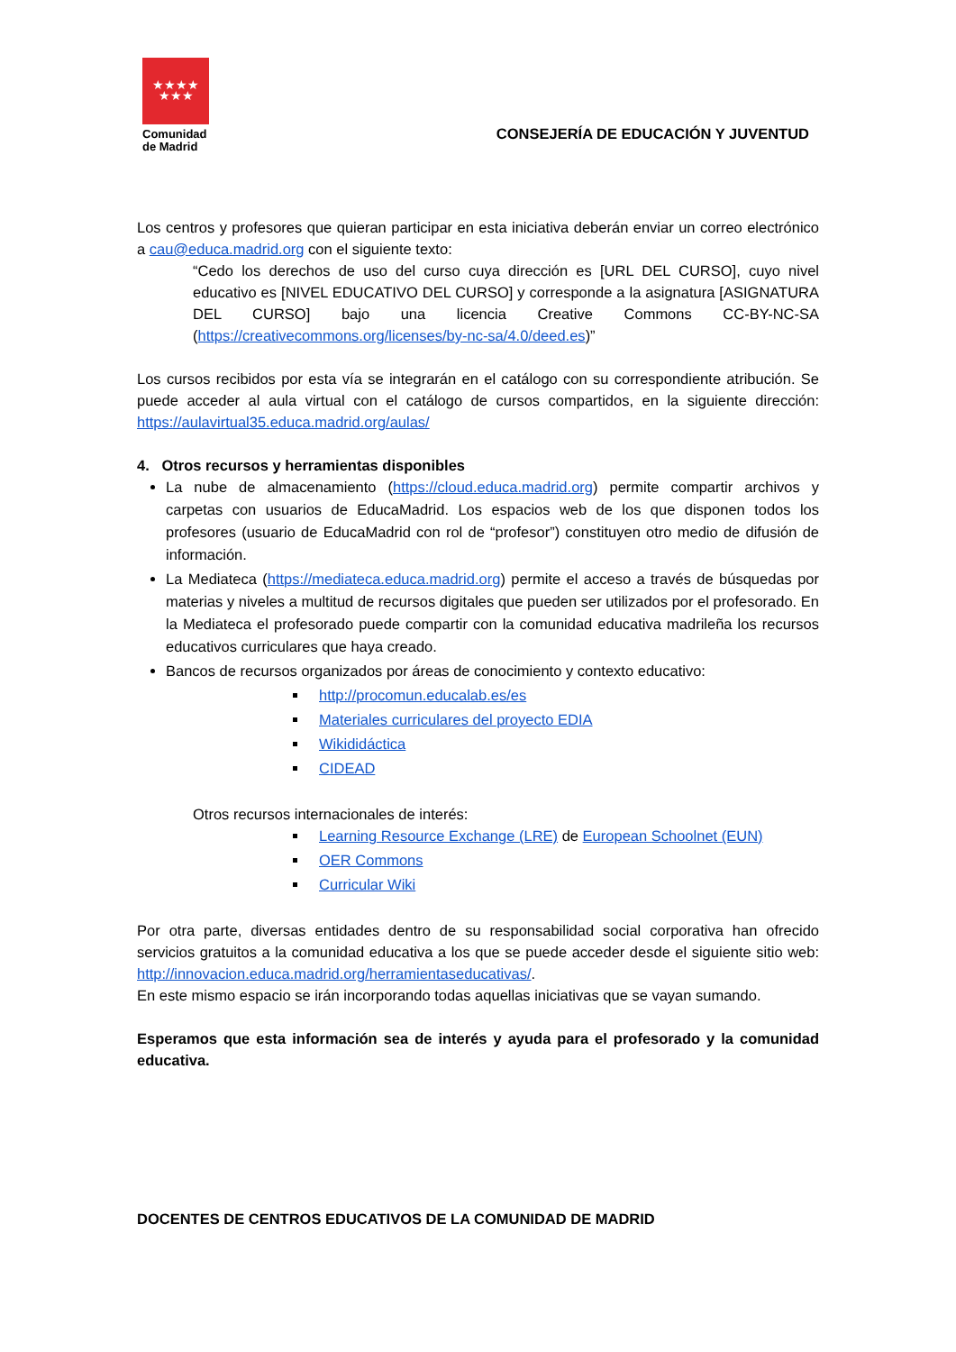★★★★
★★★
Comunidad
de Madrid
CONSEJERÍA DE EDUCACIÓN Y JUVENTUD
Los centros y profesores que quieran participar en esta iniciativa deberán enviar un correo electrónico a cau@educa.madrid.org con el siguiente texto:
“Cedo los derechos de uso del curso cuya dirección es [URL DEL CURSO], cuyo nivel educativo es [NIVEL EDUCATIVO DEL CURSO] y corresponde a la asignatura [ASIGNATURA DEL CURSO] bajo una licencia Creative Commons CC-BY-NC-SA (https://creativecommons.org/licenses/by-nc-sa/4.0/deed.es)”
Los cursos recibidos por esta vía se integrarán en el catálogo con su correspondiente atribución. Se puede acceder al aula virtual con el catálogo de cursos compartidos, en la siguiente dirección: https://aulavirtual35.educa.madrid.org/aulas/
4. Otros recursos y herramientas disponibles
La nube de almacenamiento (https://cloud.educa.madrid.org) permite compartir archivos y carpetas con usuarios de EducaMadrid. Los espacios web de los que disponen todos los profesores (usuario de EducaMadrid con rol de “profesor”) constituyen otro medio de difusión de información.
La Mediateca (https://mediateca.educa.madrid.org) permite el acceso a través de búsquedas por materias y niveles a multitud de recursos digitales que pueden ser utilizados por el profesorado. En la Mediateca el profesorado puede compartir con la comunidad educativa madrileña los recursos educativos curriculares que haya creado.
Bancos de recursos organizados por áreas de conocimiento y contexto educativo:
http://procomun.educalab.es/es
Materiales curriculares del proyecto EDIA
Wikididáctica
CIDEAD
Otros recursos internacionales de interés:
Learning Resource Exchange (LRE) de European Schoolnet (EUN)
OER Commons
Curricular Wiki
Por otra parte, diversas entidades dentro de su responsabilidad social corporativa han ofrecido servicios gratuitos a la comunidad educativa a los que se puede acceder desde el siguiente sitio web: http://innovacion.educa.madrid.org/herramientaseducativas/.
En este mismo espacio se irán incorporando todas aquellas iniciativas que se vayan sumando.
Esperamos que esta información sea de interés y ayuda para el profesorado y la comunidad educativa.
DOCENTES DE CENTROS EDUCATIVOS DE LA COMUNIDAD DE MADRID